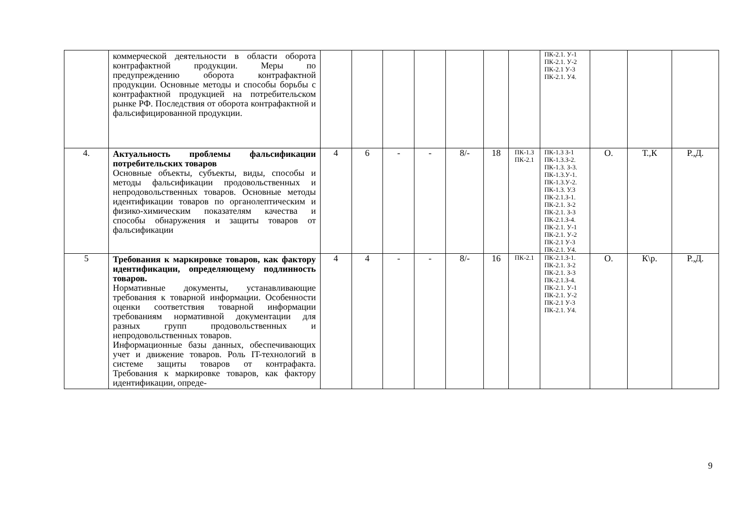| | коммерческой деятельности в области оборота контрафактной продукции. Меры по предупреждению оборота контрафактной продукции. Основные методы и способы борьбы с контрафактной продукцией на потребительском рынке РФ. Последствия от оборота контрафактной и фальсифицированной продукции. | | | | | | | | ПК-2.1. У-1 ПК-2.1. У-2 ПК-2.1 У-3 ПК-2.1. У4. | | | |
| 4. | Актуальность проблемы фальсификации потребительских товаров Основные объекты, субъекты, виды, способы и методы фальсификации продовольственных и непродовольственных товаров. Основные методы идентификации товаров по органолептическим и физико-химическим показателям качества и способы обнаружения и защиты товаров от фальсификации | 4 | 6 | - | - | 8/- | 18 | ПК-1.3 ПК-2.1 | ПК-1.3 З-1 ПК-1.3.З-2. ПК-1.3. З-3. ПК-1.3.У-1. ПК-1.3.У-2. ПК-1.3. У.3 ПК-2.1.З-1. ПК-2.1. З-2 ПК-2.1. З-3 ПК-2.1.З-4. ПК-2.1. У-1 ПК-2.1. У-2 ПК-2.1 У-3 ПК-2.1. У4. | О. | Т.,К | Р.,Д. |
| 5 | Требования к маркировке товаров, как фактору идентификации, определяющему подлинность товаров. Нормативные документы, устанавливающие требования к товарной информации. Особенности оценки соответствия товарной информации требованиям нормативной документации для разных групп продовольственных и непродовольственных товаров. Информационные базы данных, обеспечивающих учет и движение товаров. Роль IT-технологий в системе защиты товаров от контрафакта. Требования к маркировке товаров, как фактору идентификации, опреде- | 4 | 4 | - | - | 8/- | 16 | ПК-2.1 | ПК-2.1.З-1. ПК-2.1. З-2 ПК-2.1. З-3 ПК-2.1.З-4. ПК-2.1. У-1 ПК-2.1. У-2 ПК-2.1 У-3 ПК-2.1. У4. | О. | К\р. | Р.,Д. |
9